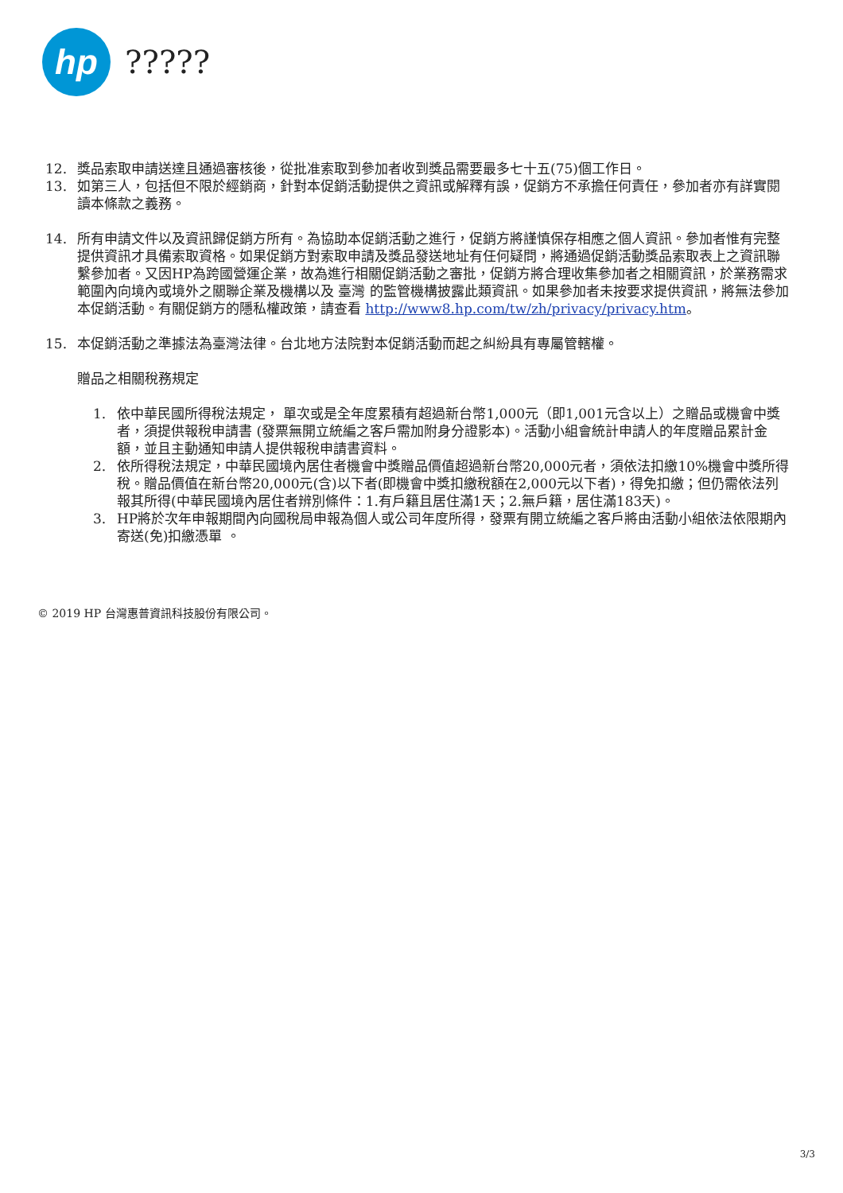hp
?????
12. 獎品索取申請送達且通過審核後，從批准索取到參加者收到獎品需要最多七十五(75)個工作日。
13. 如第三人，包括但不限於經銷商，針對本促銷活動提供之資訊或解釋有誤，促銷方不承擔任何責任，參加者亦有詳實閱讀本條款之義務。
14. 所有申請文件以及資訊歸促銷方所有。為協助本促銷活動之進行，促銷方將謹慎保存相應之個人資訊。參加者惟有完整提供資訊才具備索取資格。如果促銷方對索取申請及獎品發送地址有任何疑問，將通過促銷活動獎品索取表上之資訊聯繫參加者。又因HP為跨國營運企業，故為進行相關促銷活動之審批，促銷方將合理收集參加者之相關資訊，於業務需求範圍內向境內或境外之關聯企業及機構以及 臺灣 的監管機構披露此類資訊。如果參加者未按要求提供資訊，將無法參加本促銷活動。有關促銷方的隱私權政策，請查看 http://www8.hp.com/tw/zh/privacy/privacy.htm。
15. 本促銷活動之準據法為臺灣法律。台北地方法院對本促銷活動而起之糾紛具有專屬管轄權。
贈品之相關稅務規定
1. 依中華民國所得稅法規定， 單次或是全年度累積有超過新台幣1,000元（即1,001元含以上）之贈品或機會中獎者，須提供報稅申請書 (發票無開立統編之客戶需加附身分證影本)。活動小組會統計申請人的年度贈品累計金額，並且主動通知申請人提供報稅申請書資料。
2. 依所得稅法規定，中華民國境內居住者機會中獎贈品價值超過新台幣20,000元者，須依法扣繳10%機會中獎所得稅。贈品價值在新台幣20,000元(含)以下者(即機會中獎扣繳稅額在2,000元以下者)，得免扣繳；但仍需依法列報其所得(中華民國境內居住者辨別條件：1.有戶籍且居住滿1天；2.無戶籍，居住滿183天)。
3. HP將於次年申報期間內向國稅局申報為個人或公司年度所得，發票有開立統編之客戶將由活動小組依法依限期內寄送(免)扣繳憑單 。
© 2019 HP 台灣惠普資訊科技股份有限公司。
3/3